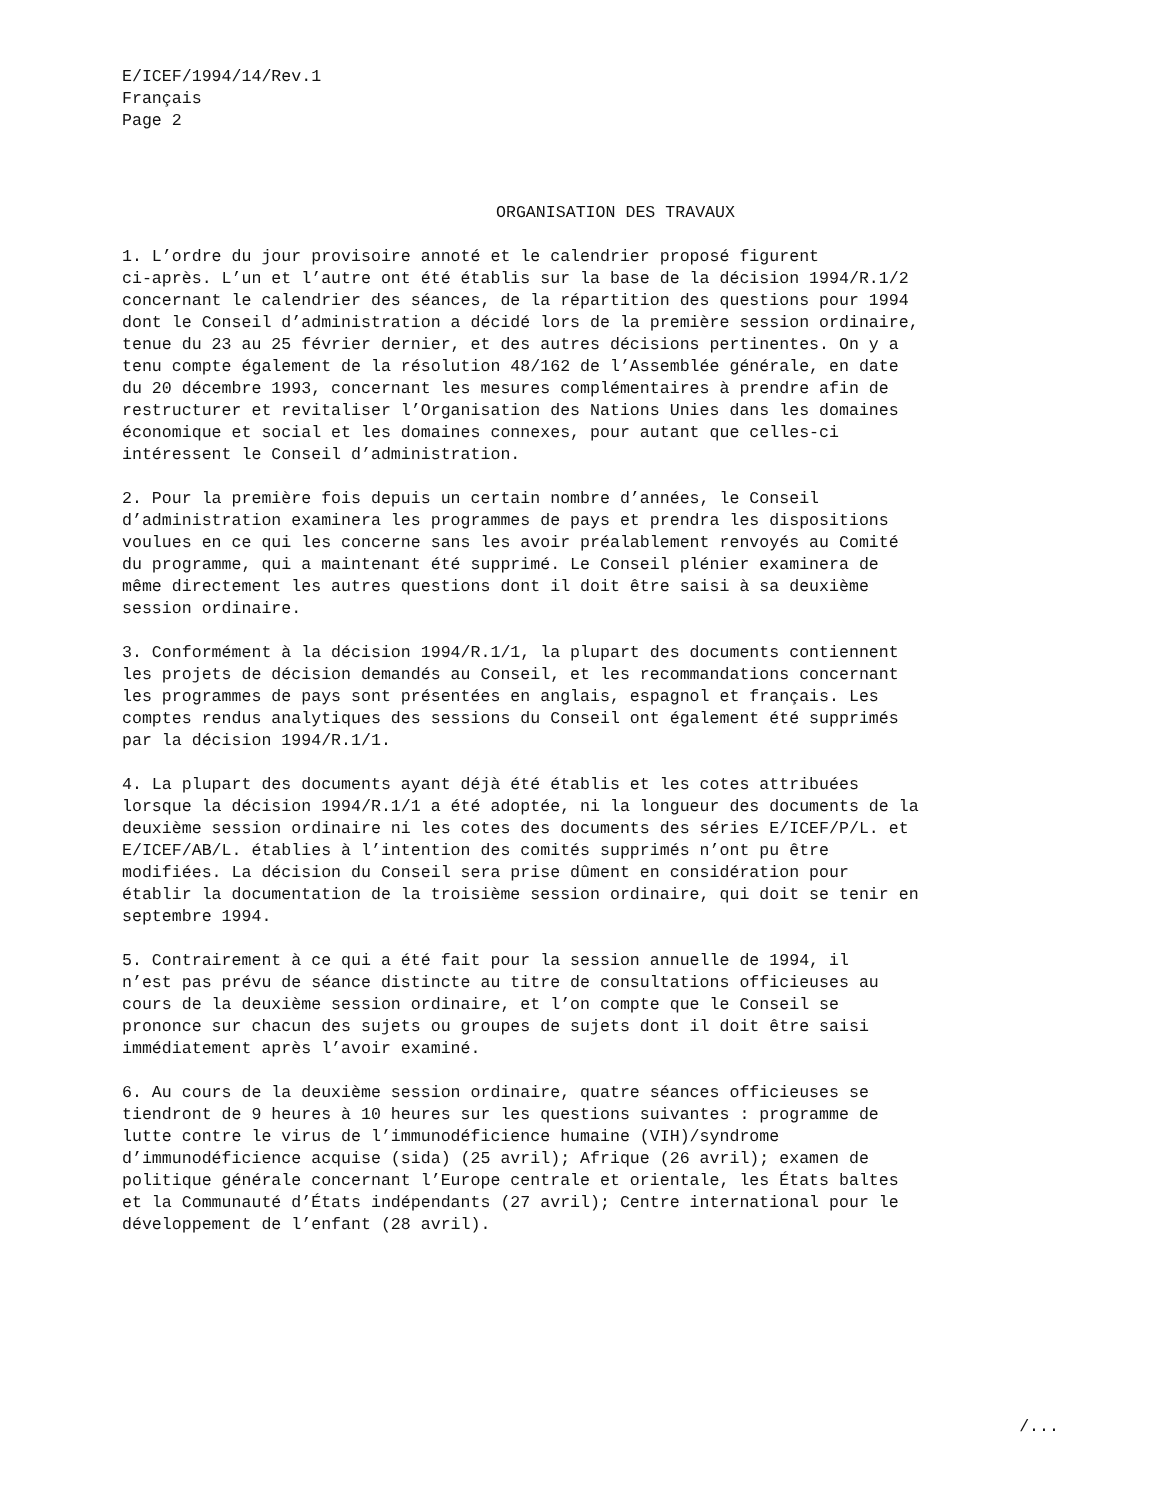E/ICEF/1994/14/Rev.1
Français
Page 2
ORGANISATION DES TRAVAUX
1. L’ordre du jour provisoire annoté et le calendrier proposé figurent ci-après. L’un et l’autre ont été établis sur la base de la décision 1994/R.1/2 concernant le calendrier des séances, de la répartition des questions pour 1994 dont le Conseil d’administration a décidé lors de la première session ordinaire, tenue du 23 au 25 février dernier, et des autres décisions pertinentes. On y a tenu compte également de la résolution 48/162 de l’Assemblée générale, en date du 20 décembre 1993, concernant les mesures complémentaires à prendre afin de restructurer et revitaliser l’Organisation des Nations Unies dans les domaines économique et social et les domaines connexes, pour autant que celles-ci intéressent le Conseil d’administration.
2. Pour la première fois depuis un certain nombre d’années, le Conseil d’administration examinera les programmes de pays et prendra les dispositions voulues en ce qui les concerne sans les avoir préalablement renvoyés au Comité du programme, qui a maintenant été supprimé. Le Conseil plénier examinera de même directement les autres questions dont il doit être saisi à sa deuxième session ordinaire.
3. Conformément à la décision 1994/R.1/1, la plupart des documents contiennent les projets de décision demandés au Conseil, et les recommandations concernant les programmes de pays sont présentées en anglais, espagnol et français. Les comptes rendus analytiques des sessions du Conseil ont également été supprimés par la décision 1994/R.1/1.
4. La plupart des documents ayant déjà été établis et les cotes attribuées lorsque la décision 1994/R.1/1 a été adoptée, ni la longueur des documents de la deuxième session ordinaire ni les cotes des documents des séries E/ICEF/P/L. et E/ICEF/AB/L. établies à l’intention des comités supprimés n’ont pu être modifiées. La décision du Conseil sera prise dûment en considération pour établir la documentation de la troisième session ordinaire, qui doit se tenir en septembre 1994.
5. Contrairement à ce qui a été fait pour la session annuelle de 1994, il n’est pas prévu de séance distincte au titre de consultations officieuses au cours de la deuxième session ordinaire, et l’on compte que le Conseil se prononce sur chacun des sujets ou groupes de sujets dont il doit être saisi immédiatement après l’avoir examiné.
6. Au cours de la deuxième session ordinaire, quatre séances officieuses se tiendront de 9 heures à 10 heures sur les questions suivantes : programme de lutte contre le virus de l’immunodéficience humaine (VIH)/syndrome d’immunodéficience acquise (sida) (25 avril); Afrique (26 avril); examen de politique générale concernant l’Europe centrale et orientale, les États baltes et la Communauté d’États indépendants (27 avril); Centre international pour le développement de l’enfant (28 avril).
/...